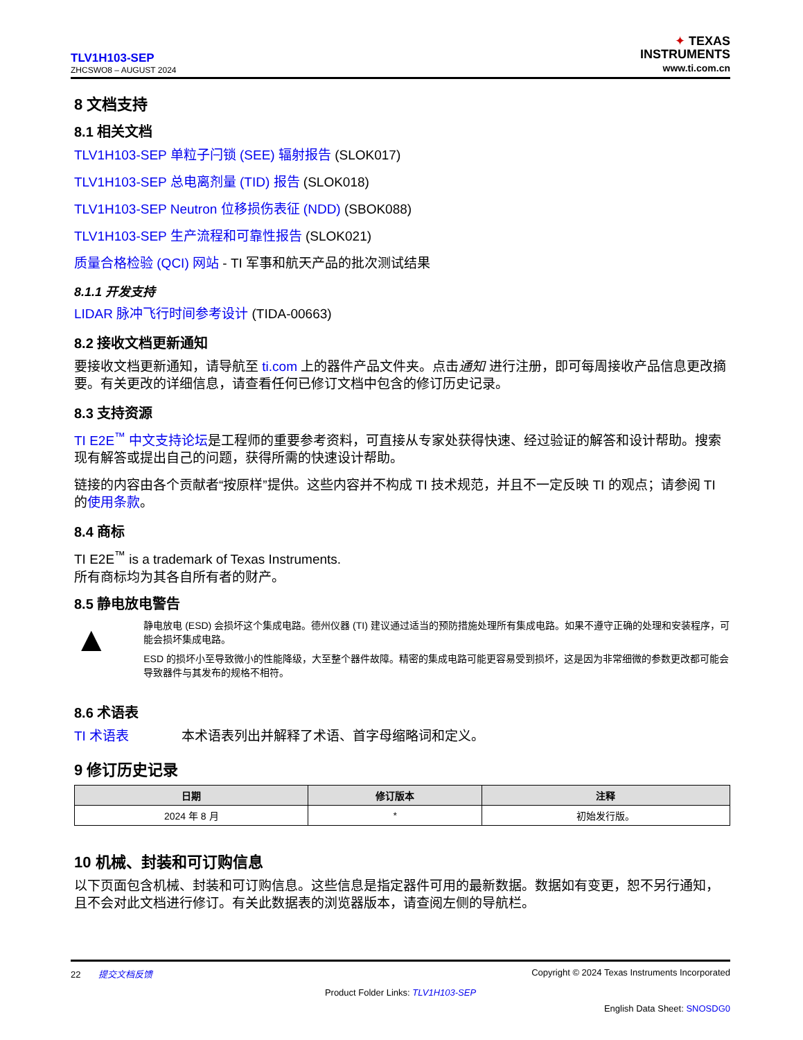TLV1H103-SEP
ZHCSWO8 – AUGUST 2024
✦ TEXAS
INSTRUMENTS
www.ti.com.cn
8 文档支持
8.1 相关文档
TLV1H103-SEP 单粒子闩锁 (SEE) 辐射报告 (SLOK017)
TLV1H103-SEP 总电离剂量 (TID) 报告 (SLOK018)
TLV1H103-SEP Neutron 位移损伤表征 (NDD) (SBOK088)
TLV1H103-SEP 生产流程和可靠性报告 (SLOK021)
质量合格检验 (QCI) 网站 - TI 军事和航天产品的批次测试结果
8.1.1 开发支持
LIDAR 脉冲飞行时间参考设计 (TIDA-00663)
8.2 接收文档更新通知
要接收文档更新通知，请导航至 ti.com 上的器件产品文件夹。点击通知 进行注册，即可每周接收产品信息更改摘要。有关更改的详细信息，请查看任何已修订文档中包含的修订历史记录。
8.3 支持资源
TI E2E<sup>™</sup> 中文支持论坛是工程师的重要参考资料，可直接从专家处获得快速、经过验证的解答和设计帮助。搜索现有解答或提出自己的问题，获得所需的快速设计帮助。
链接的内容由各个贡献者“按原样”提供。这些内容并不构成 TI 技术规范，并且不一定反映 TI 的观点；请参阅 TI 的使用条款。
8.4 商标
TI E2E<sup>™</sup> is a trademark of Texas Instruments.
所有商标均为其各自所有者的财产。
8.5 静电放电警告
▲
静电放电 (ESD) 会损坏这个集成电路。德州仪器 (TI) 建议通过适当的预防措施处理所有集成电路。如果不遵守正确的处理和安装程序，可能会损坏集成电路。
ESD 的损坏小至导致微小的性能降级，大至整个器件故障。精密的集成电路可能更容易受到损坏，这是因为非常细微的参数更改都可能会导致器件与其发布的规格不相符。
8.6 术语表
TI 术语表 本术语表列出并解释了术语、首字母缩略词和定义。
9 修订历史记录
| 日期 | 修订版本 | 注释 |
| --- | --- | --- |
| 2024 年 8 月 | * | 初始发行版。 |
10 机械、封装和可订购信息
以下页面包含机械、封装和可订购信息。这些信息是指定器件可用的最新数据。数据如有变更，恕不另行通知，且不会对此文档进行修订。有关此数据表的浏览器版本，请查阅左侧的导航栏。
22 提交文档反馈 Copyright © 2024 Texas Instruments Incorporated
Product Folder Links: TLV1H103-SEP
English Data Sheet: SNOSDG0